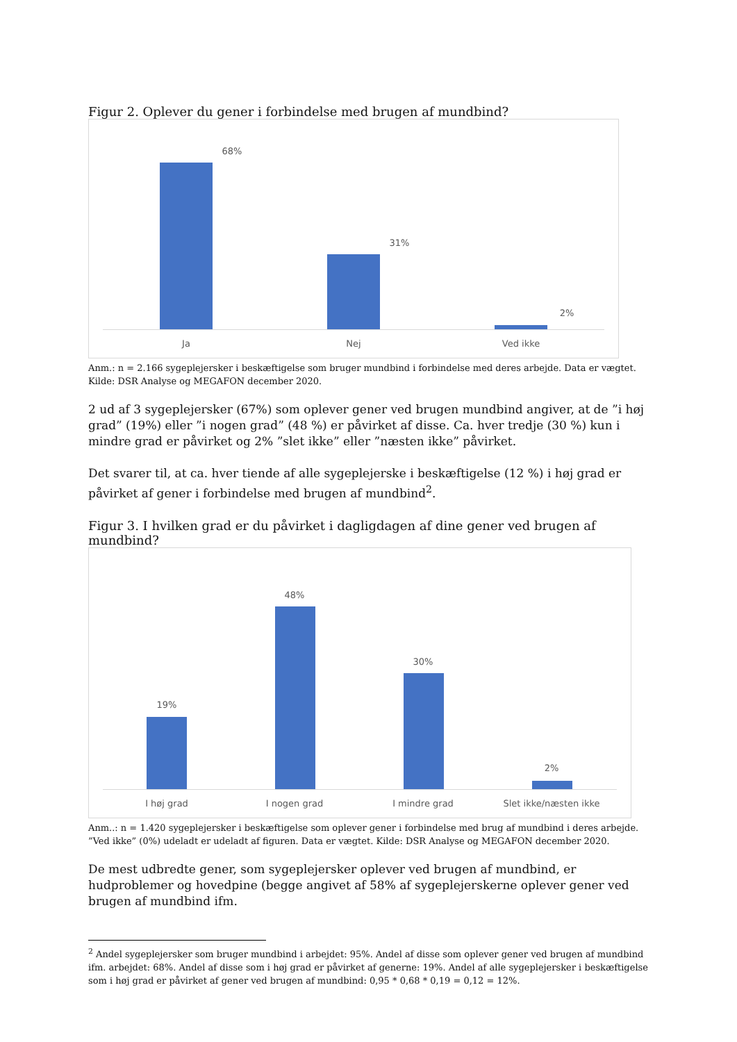Figur 2. Oplever du gener i forbindelse med brugen af mundbind?
68%
31%
2%
Ja Nej Ved ikke
Anm.: n = 2.166 sygeplejersker i beskæftigelse som bruger mundbind i forbindelse med deres arbejde. Data er vægtet. Kilde: DSR Analyse og MEGAFON december 2020.
2 ud af 3 sygeplejersker (67%) som oplever gener ved brugen mundbind angiver, at de ”i høj grad” (19%) eller ”i nogen grad” (48 %) er påvirket af disse. Ca. hver tredje (30 %) kun i mindre grad er påvirket og 2% ”slet ikke” eller ”næsten ikke” påvirket.
Det svarer til, at ca. hver tiende af alle sygeplejerske i beskæftigelse (12 %) i høj grad er påvirket af gener i forbindelse med brugen af mundbind<sup>2</sup>.
Figur 3. I hvilken grad er du påvirket i dagligdagen af dine gener ved brugen af mundbind?
19%
48%
30%
2%
I høj grad I nogen grad I mindre grad
Slet ikke/næsten ikke
Anm..: n = 1.420 sygeplejersker i beskæftigelse som oplever gener i forbindelse med brug af mundbind i deres arbejde. ”Ved ikke” (0%) udeladt er udeladt af figuren. Data er vægtet. Kilde: DSR Analyse og MEGAFON december 2020.
De mest udbredte gener, som sygeplejersker oplever ved brugen af mundbind, er hudproblemer og hovedpine (begge angivet af 58% af sygeplejerskerne oplever gener ved brugen af mundbind ifm.
<sup>2</sup> Andel sygeplejersker som bruger mundbind i arbejdet: 95%. Andel af disse som oplever gener ved brugen af mundbind ifm. arbejdet: 68%. Andel af disse som i høj grad er påvirket af generne: 19%. Andel af alle sygeplejersker i beskæftigelse som i høj grad er påvirket af gener ved brugen af mundbind: 0,95 * 0,68 * 0,19 = 0,12 = 12%.